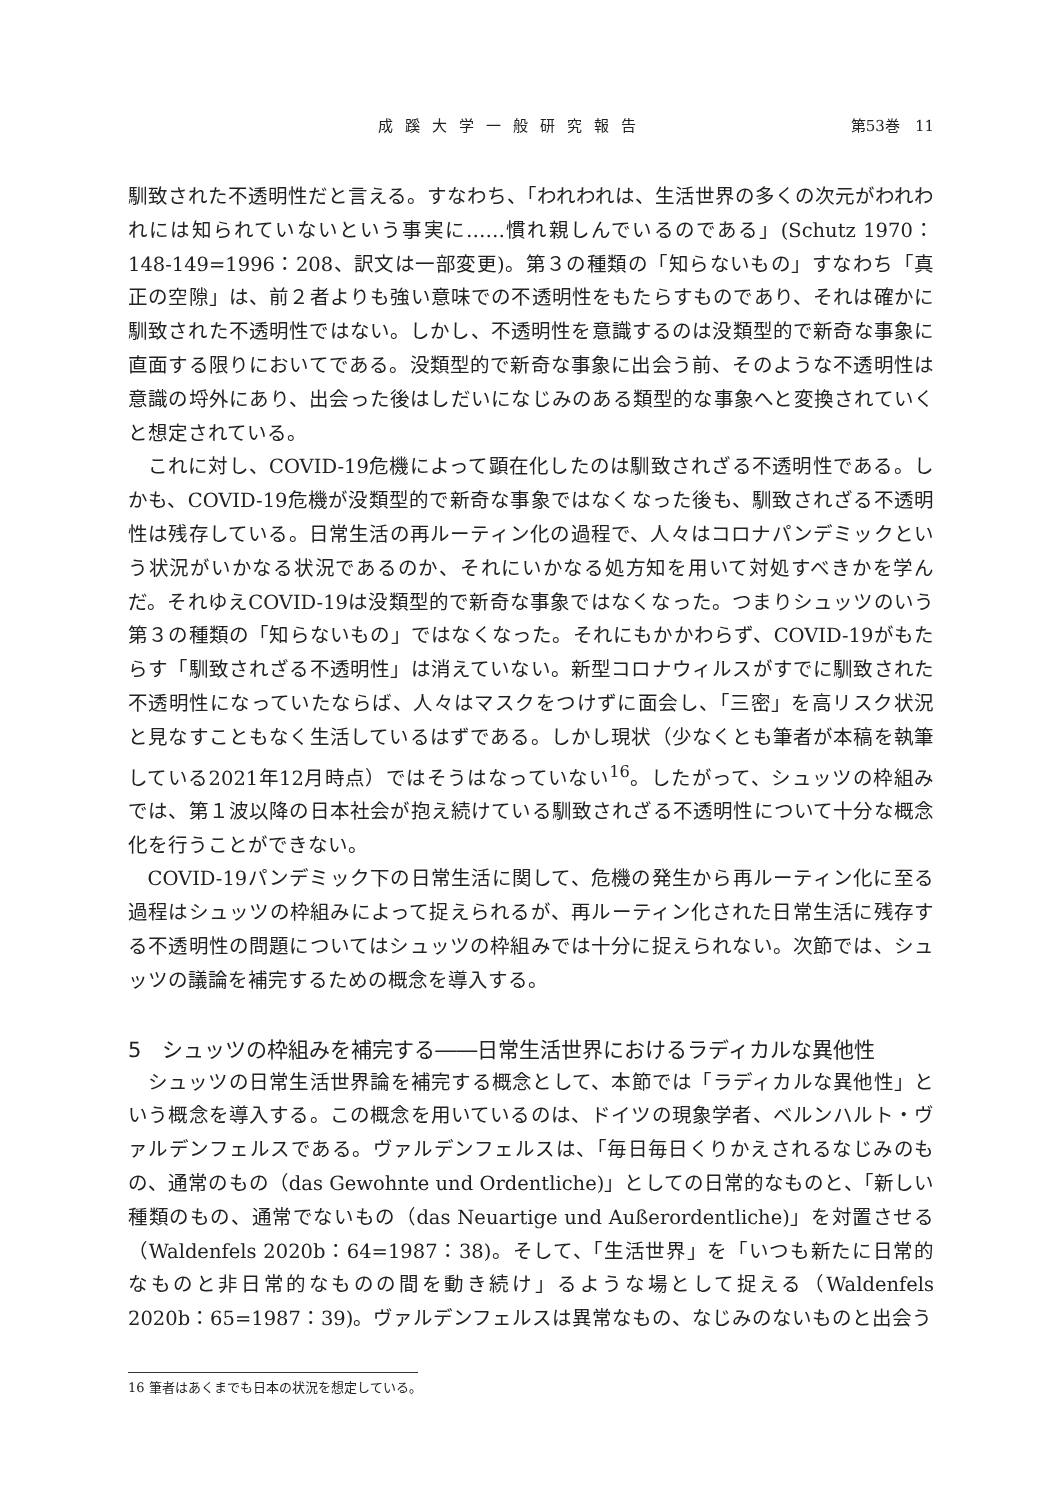成蹊大学一般研究報告 第53巻　11
馴致された不透明性だと言える。すなわち、「われわれは、生活世界の多くの次元がわれわれには知られていないという事実に……慣れ親しんでいるのである」(Schutz 1970：148-149=1996：208、訳文は一部変更)。第３の種類の「知らないもの」すなわち「真正の空隙」は、前２者よりも強い意味での不透明性をもたらすものであり、それは確かに馴致された不透明性ではない。しかし、不透明性を意識するのは没類型的で新奇な事象に直面する限りにおいてである。没類型的で新奇な事象に出会う前、そのような不透明性は意識の埒外にあり、出会った後はしだいになじみのある類型的な事象へと変換されていくと想定されている。
これに対し、COVID-19危機によって顕在化したのは馴致されざる不透明性である。しかも、COVID-19危機が没類型的で新奇な事象ではなくなった後も、馴致されざる不透明性は残存している。日常生活の再ルーティン化の過程で、人々はコロナパンデミックという状況がいかなる状況であるのか、それにいかなる処方知を用いて対処すべきかを学んだ。それゆえCOVID-19は没類型的で新奇な事象ではなくなった。つまりシュッツのいう第３の種類の「知らないもの」ではなくなった。それにもかかわらず、COVID-19がもたらす「馴致されざる不透明性」は消えていない。新型コロナウィルスがすでに馴致された不透明性になっていたならば、人々はマスクをつけずに面会し、「三密」を高リスク状況と見なすこともなく生活しているはずである。しかし現状（少なくとも筆者が本稿を執筆している2021年12月時点）ではそうはなっていない<sup>16</sup>。したがって、シュッツの枠組みでは、第１波以降の日本社会が抱え続けている馴致されざる不透明性について十分な概念化を行うことができない。
COVID-19パンデミック下の日常生活に関して、危機の発生から再ルーティン化に至る過程はシュッツの枠組みによって捉えられるが、再ルーティン化された日常生活に残存する不透明性の問題についてはシュッツの枠組みでは十分に捉えられない。次節では、シュッツの議論を補完するための概念を導入する。
5　シュッツの枠組みを補完する――日常生活世界におけるラディカルな異他性
シュッツの日常生活世界論を補完する概念として、本節では「ラディカルな異他性」という概念を導入する。この概念を用いているのは、ドイツの現象学者、ベルンハルト・ヴァルデンフェルスである。ヴァルデンフェルスは、「毎日毎日くりかえされるなじみのもの、通常のもの（das Gewohnte und Ordentliche)」としての日常的なものと、「新しい種類のもの、通常でないもの（das Neuartige und Außerordentliche)」を対置させる（Waldenfels 2020b：64=1987：38)。そして、「生活世界」を「いつも新たに日常的なものと非日常的なものの間を動き続け」るような場として捉える（Waldenfels 2020b：65=1987：39)。ヴァルデンフェルスは異常なもの、なじみのないものと出会う
16 筆者はあくまでも日本の状況を想定している。